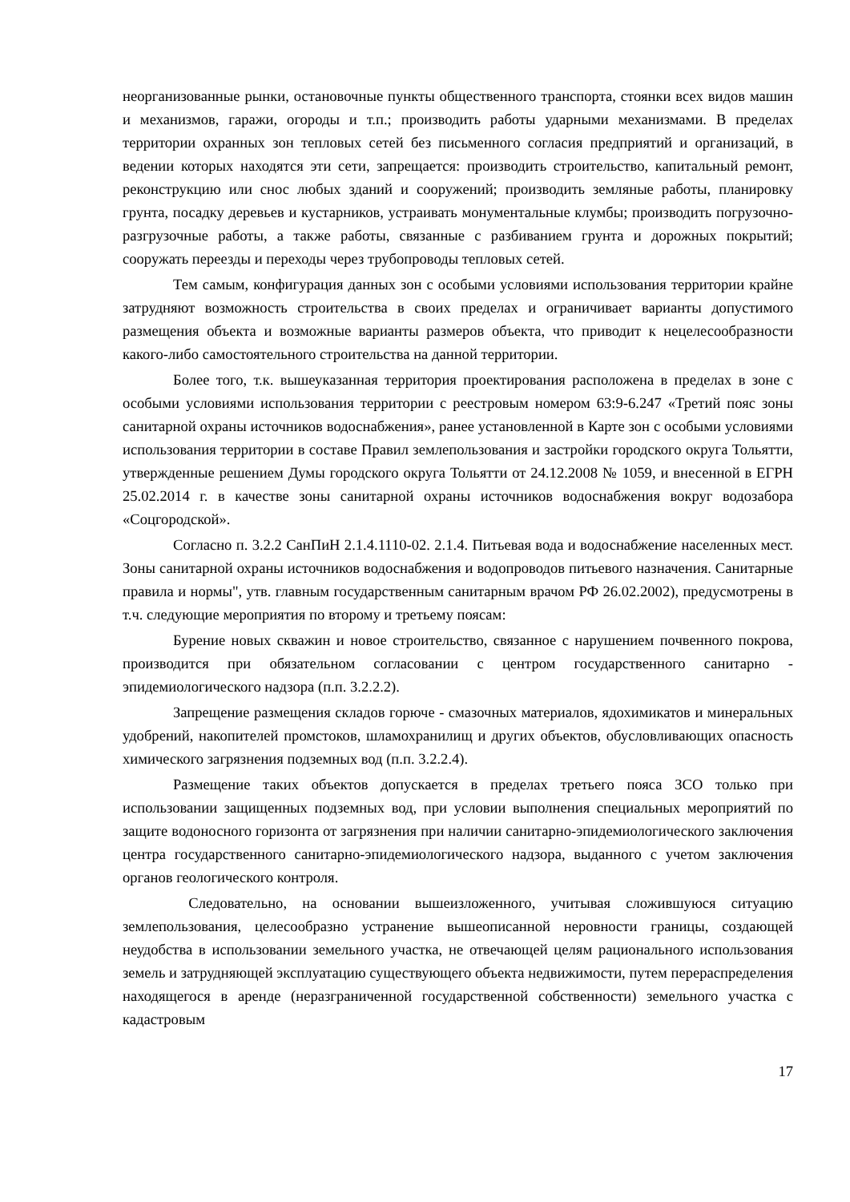неорганизованные рынки, остановочные пункты общественного транспорта, стоянки всех видов машин и механизмов, гаражи, огороды и т.п.; производить работы ударными механизмами. В пределах территории охранных зон тепловых сетей без письменного согласия предприятий и организаций, в ведении которых находятся эти сети, запрещается: производить строительство, капитальный ремонт, реконструкцию или снос любых зданий и сооружений; производить земляные работы, планировку грунта, посадку деревьев и кустарников, устраивать монументальные клумбы; производить погрузочно-разгрузочные работы, а также работы, связанные с разбиванием грунта и дорожных покрытий; сооружать переезды и переходы через трубопроводы тепловых сетей.
Тем самым, конфигурация данных зон с особыми условиями использования территории крайне затрудняют возможность строительства в своих пределах и ограничивает варианты допустимого размещения объекта и возможные варианты размеров объекта, что приводит к нецелесообразности какого-либо самостоятельного строительства на данной территории.
Более того, т.к. вышеуказанная территория проектирования расположена в пределах в зоне с особыми условиями использования территории с реестровым номером 63:9-6.247 «Третий пояс зоны санитарной охраны источников водоснабжения», ранее установленной в Карте зон с особыми условиями использования территории в составе Правил землепользования и застройки городского округа Тольятти, утвержденные решением Думы городского округа Тольятти от 24.12.2008 № 1059, и внесенной в ЕГРН 25.02.2014 г. в качестве зоны санитарной охраны источников водоснабжения вокруг водозабора «Соцгородской».
Согласно п. 3.2.2 СанПиН 2.1.4.1110-02. 2.1.4. Питьевая вода и водоснабжение населенных мест. Зоны санитарной охраны источников водоснабжения и водопроводов питьевого назначения. Санитарные правила и нормы", утв. главным государственным санитарным врачом РФ 26.02.2002), предусмотрены в т.ч. следующие мероприятия по второму и третьему поясам:
Бурение новых скважин и новое строительство, связанное с нарушением почвенного покрова, производится при обязательном согласовании с центром государственного санитарно - эпидемиологического надзора (п.п. 3.2.2.2).
Запрещение размещения складов горюче - смазочных материалов, ядохимикатов и минеральных удобрений, накопителей промстоков, шламохранилищ и других объектов, обусловливающих опасность химического загрязнения подземных вод (п.п. 3.2.2.4).
Размещение таких объектов допускается в пределах третьего пояса ЗСО только при использовании защищенных подземных вод, при условии выполнения специальных мероприятий по защите водоносного горизонта от загрязнения при наличии санитарно-эпидемиологического заключения центра государственного санитарно-эпидемиологического надзора, выданного с учетом заключения органов геологического контроля.
Следовательно, на основании вышеизложенного, учитывая сложившуюся ситуацию землепользования, целесообразно устранение вышеописанной неровности границы, создающей неудобства в использовании земельного участка, не отвечающей целям рационального использования земель и затрудняющей эксплуатацию существующего объекта недвижимости, путем перераспределения находящегося в аренде (неразграниченной государственной собственности) земельного участка с кадастровым
17